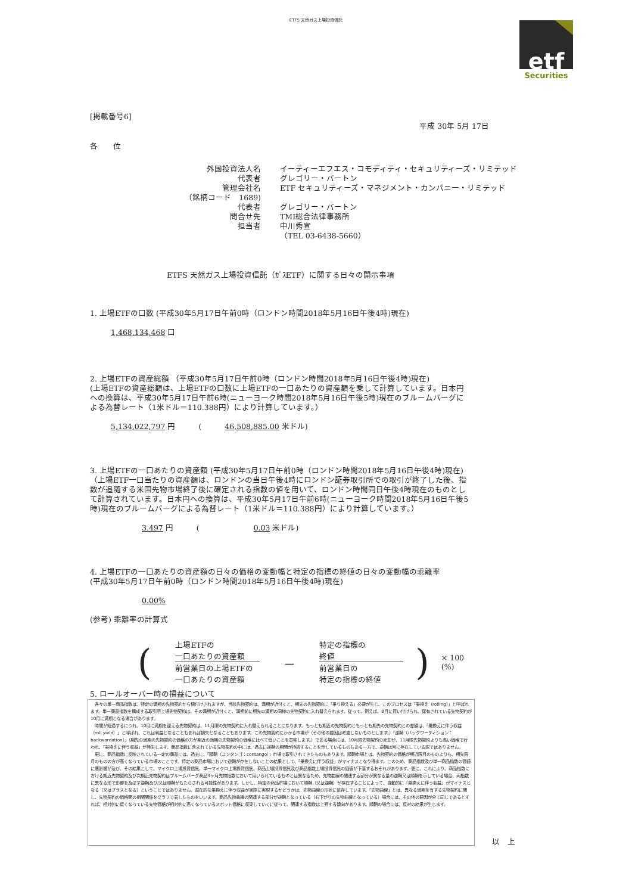ETFS 天然ガス上場投資信託
etf
Securities
[掲載番号6]
平成 30年 5月 17日
各　　位
外国投資法人名
イーティーエフエス・コモディティ・セキュリティーズ・リミテッド
代表者
グレゴリー・バートン
管理会社名
ETF セキュリティーズ・マネジメント・カンパニー・リミテッド
（銘柄コード　1689)
代表者
グレゴリー・バートン
問合せ先
TMI総合法律事務所
担当者
中川秀宣
（TEL 03-6438-5660）
ETFS 天然ガス上場投資信託（ｶﾞｽETF）に関する日々の開示事項
1. 上場ETFの口数 (平成30年5月17日午前0時（ロンドン時間2018年5月16日午後4時)現在)
1,468,134,468 口
2. 上場ETFの資産総額 （平成30年5月17日午前0時（ロンドン時間2018年5月16日午後4時)現在)
(上場ETFの資産総額は、上場ETFの口数に上場ETFの一口あたりの資産額を乗して計算しています。日本円への換算は、平成30年5月17日午前6時(ニューヨーク時間2018年5月16日午後5時)現在のブルームバーグによる為替レート（1米ドル＝110.388円）により計算しています。）
5,134,022,797 円　　　(　　　46,508,885.00 米ドル)
3. 上場ETFの一口あたりの資産額 (平成30年5月17日午前0時（ロンドン時間2018年5月16日午後4時)現在)
（上場ETF一口当たりの資産額は、ロンドンの当日午後4時にロンドン証券取引所での取引が終了した後、指数が追随する米国先物市場終了後に確定される指数の値を用いて、ロンドン時間同日午後4時現在のものとして計算されています。日本円への換算は、平成30年5月17日午前6時(ニューヨーク時間2018年5月16日午後5時)現在のブルームバーグによる為替レート（1米ドル＝110.388円）により計算しています。）
3.497 円　　　(　　　　　　　0.03 米ドル)
4. 上場ETFの一口あたりの資産額の日々の価格の変動幅と特定の指標の終値の日々の変動幅の乖離率
(平成30年5月17日午前0時（ロンドン時間2018年5月16日午後4時)現在)
0.00%
(参考) 乖離率の計算式
(
上場ETFの
一口あたりの資産額
前営業日の上場ETFの
一口あたりの資産額
－
特定の指標の
終値
前営業日の
特定の指標の終値
) × 100 (%)
5. ロールオーバー時の損益について
　各々の単一商品指数は、特定の満期の先物契約から値付けされますが、当該先物契約は、満期が近付くと、期先の先物契約に「乗り換える」必要が生じ、このプロセスは「乗換え（rolling）」と呼ばれます。単一商品指数を構成する取引所上場先物契約は、その満期が近付くと、満期前に期先の満期の同様の先物契約に入れ替えられます。従って、例えば、8月に買い付けられ、保有されている先物契約が10月に満期となる場合があります。
　時間が経過するにつれ、10月に満期を迎える先物契約は、11月限の先物契約に入れ替えられることになります。もっとも期近の先物契約ともっとも期先の先物契約との差額は、「乗換えに伴う収益（roll yield）」と呼ばれ、これは利益となることもあれば損失となることもあります。この先物契約にかかる市場が（その他の要因は考慮しないものとします。）「逆鞘（バックワーディション：backwardation）」（期先の満期の先物契約の価格の方が期近の満期の先物契約の価格に比べて低いことを意味します。）である場合には、10月限先物契約の売却が、11月限先物契約よりも高い価格で行われ、「乗換えに伴う収益」が発生します。商品指数に含まれている先物契約の中には、過去に逆鞘の期間が持続することを示しているものもある一方で、逆鞘は常に存在している訳ではありません。
　更に、商品指数に反映されている一定の商品には、過去に、「順鞘（コンタンゴ：contango）」市場で取引されてきたものもあります。順鞘市場とは、先物契約の価格が期近限月のものよりも、期先限月のものの方が高くなっている市場のことです。特定の商品市場において逆鞘が存在しないことの結果として、「乗換えに伴う収益」がマイナスとなり得ます。このため、商品指数及び単一商品指数の価値に悪影響が及び、その結果として、マイクロ上場投資信託、単一マイクロ上場投資信託、商品上場投資信託及び商品指数上場投資信託の価値が下落するおそれがあります。更に、これにより、商品指数における期近先物契約及び次期近先物契約はブルームバーグ商品3ヶ月先物指数において用いられているものとは異なるため、先物曲線の関連する部分が異なる量の逆鞘又は順鞘を示している場合、両指数に異なる形で影響を及ぼす逆鞘及び/又は順鞘がもたらされる可能性があります。しかし、特定の商品市場において順鞘（又は逆鞘）が存在することによって、自動的に「乗換えに伴う収益」がマイナスとなる（又はプラスとなる）ということではありません。潜在的な乗換えに伴う収益が実際に実現するかどうかは、先物曲線の形状に依存しています。「先物曲線」とは、異なる満期を有する先物契約に関し、先物契約の価格間の相関関係をグラフで表したものをいいます。商品先物曲線の関連する部分が逆鞘となっている（右下がりの先物曲線となっている）場合には、その他の要因が全て同じであるとすれば、相対的に低くなっている先物価格が相対的に高くなっているスポット価格に収束していくに従って、関連する指数は上昇する傾向があります。順鞘の場合には、反対の結果が生じます。
以　上